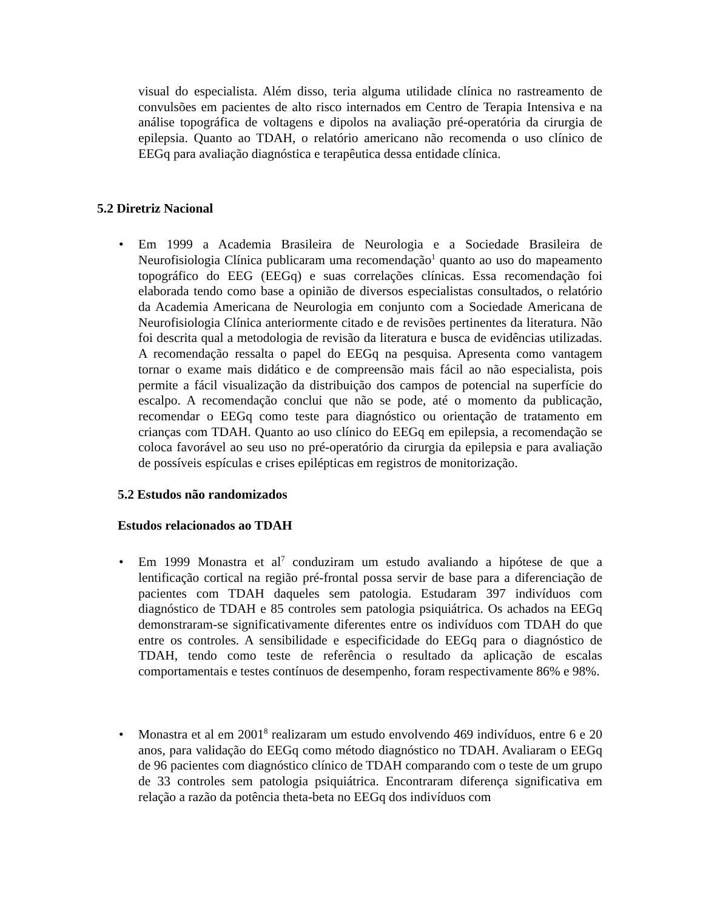visual do especialista. Além disso, teria alguma utilidade clínica no rastreamento de convulsões em pacientes de alto risco internados em Centro de Terapia Intensiva e na análise topográfica de voltagens e dipolos na avaliação pré-operatória da cirurgia de epilepsia. Quanto ao TDAH, o relatório americano não recomenda o uso clínico de EEGq para avaliação diagnóstica e terapêutica dessa entidade clínica.
5.2 Diretriz Nacional
• Em 1999 a Academia Brasileira de Neurologia e a Sociedade Brasileira de Neurofisiologia Clínica publicaram uma recomendação<sup>1</sup> quanto ao uso do mapeamento topográfico do EEG (EEGq) e suas correlações clínicas. Essa recomendação foi elaborada tendo como base a opinião de diversos especialistas consultados, o relatório da Academia Americana de Neurologia em conjunto com a Sociedade Americana de Neurofisiologia Clínica anteriormente citado e de revisões pertinentes da literatura. Não foi descrita qual a metodologia de revisão da literatura e busca de evidências utilizadas. A recomendação ressalta o papel do EEGq na pesquisa. Apresenta como vantagem tornar o exame mais didático e de compreensão mais fácil ao não especialista, pois permite a fácil visualização da distribuição dos campos de potencial na superfície do escalpo. A recomendação conclui que não se pode, até o momento da publicação, recomendar o EEGq como teste para diagnóstico ou orientação de tratamento em crianças com TDAH. Quanto ao uso clínico do EEGq em epilepsia, a recomendação se coloca favorável ao seu uso no pré-operatório da cirurgia da epilepsia e para avaliação de possíveis espículas e crises epilépticas em registros de monitorização.
5.2 Estudos não randomizados
Estudos relacionados ao TDAH
• Em 1999 Monastra et al<sup>7</sup> conduziram um estudo avaliando a hipótese de que a lentificação cortical na região pré-frontal possa servir de base para a diferenciação de pacientes com TDAH daqueles sem patologia. Estudaram 397 indivíduos com diagnóstico de TDAH e 85 controles sem patologia psiquiátrica. Os achados na EEGq demonstraram-se significativamente diferentes entre os indivíduos com TDAH do que entre os controles. A sensibilidade e especificidade do EEGq para o diagnóstico de TDAH, tendo como teste de referência o resultado da aplicação de escalas comportamentais e testes contínuos de desempenho, foram respectivamente 86% e 98%.
• Monastra et al em 2001<sup>8</sup> realizaram um estudo envolvendo 469 indivíduos, entre 6 e 20 anos, para validação do EEGq como método diagnóstico no TDAH. Avaliaram o EEGq de 96 pacientes com diagnóstico clínico de TDAH comparando com o teste de um grupo de 33 controles sem patologia psiquiátrica. Encontraram diferença significativa em relação a razão da potência theta-beta no EEGq dos indivíduos com